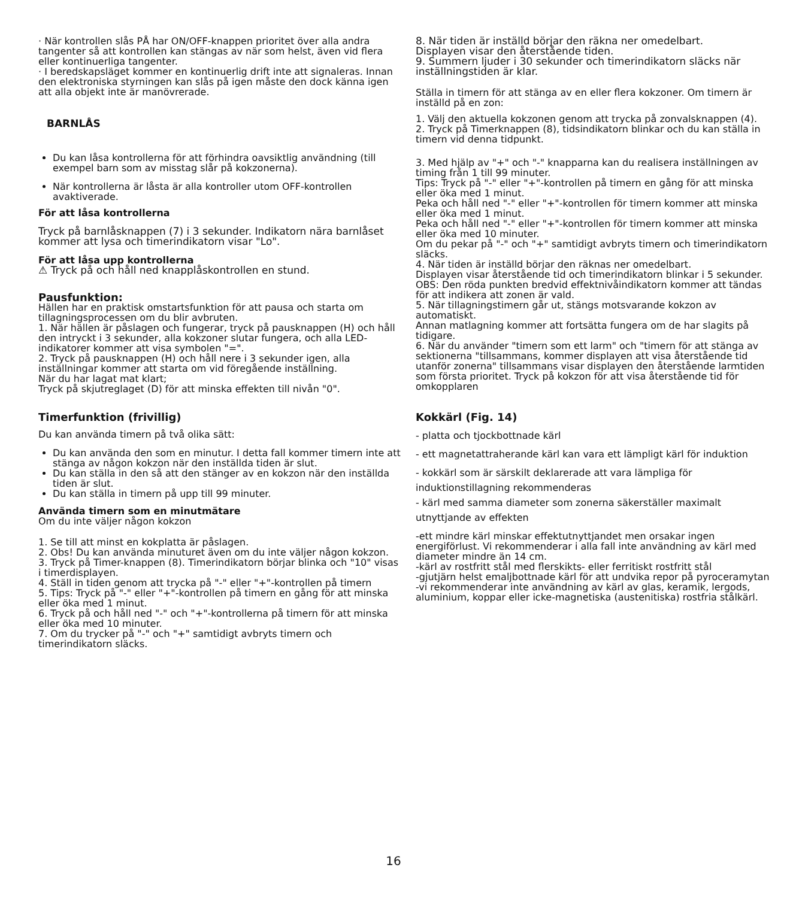· När kontrollen slås PÅ har ON/OFF-knappen prioritet över alla andra tangenter så att kontrollen kan stängas av när som helst, även vid flera eller kontinuerliga tangenter.
· I beredskapsläget kommer en kontinuerlig drift inte att signaleras. Innan den elektroniska styrningen kan slås på igen måste den dock känna igen att alla objekt inte är manövrerade.
BARNLÅS
Du kan låsa kontrollerna för att förhindra oavsiktlig användning (till exempel barn som av misstag slår på kokzonerna).
När kontrollerna är låsta är alla kontroller utom OFF-kontrollen avaktiverade.
För att låsa kontrollerna
Tryck på barnlåsknappen (7) i 3 sekunder. Indikatorn nära barnlåset kommer att lysa och timerindikatorn visar "Lo".
För att låsa upp kontrollerna
⚠ Tryck på och håll ned knapplåskontrollen en stund.
Pausfunktion:
Hällen har en praktisk omstartsfunktion för att pausa och starta om tillagningsprocessen om du blir avbruten.
1. När hällen är påslagen och fungerar, tryck på pausknappen (H) och håll den intryckt i 3 sekunder, alla kokzoner slutar fungera, och alla LED-indikatorer kommer att visa symbolen "=".
2. Tryck på pausknappen (H) och håll nere i 3 sekunder igen, alla inställningar kommer att starta om vid föregående inställning.
När du har lagat mat klart;
Tryck på skjutreglaget (D) för att minska effekten till nivån "0".
Timerfunktion (frivillig)
Du kan använda timern på två olika sätt:
Du kan använda den som en minutur. I detta fall kommer timern inte att stänga av någon kokzon när den inställda tiden är slut.
Du kan ställa in den så att den stänger av en kokzon när den inställda tiden är slut.
Du kan ställa in timern på upp till 99 minuter.
Använda timern som en minutmätare
Om du inte väljer någon kokzon
1. Se till att minst en kokplatta är påslagen.
2. Obs! Du kan använda minuturet även om du inte väljer någon kokzon.
3. Tryck på Timer-knappen (8). Timerindikatorn börjar blinka och "10" visas i timerdisplayen.
4. Ställ in tiden genom att trycka på "-" eller "+"-kontrollen på timern
5. Tips: Tryck på "-" eller "+"-kontrollen på timern en gång för att minska eller öka med 1 minut.
6. Tryck på och håll ned "-" och "+"-kontrollerna på timern för att minska eller öka med 10 minuter.
7. Om du trycker på "-" och "+" samtidigt avbryts timern och timerindikatorn släcks.
8. När tiden är inställd börjar den räkna ner omedelbart.
Displayen visar den återstående tiden.
9. Summern ljuder i 30 sekunder och timerindikatorn släcks när inställningstiden är klar.
Ställa in timern för att stänga av en eller flera kokzoner. Om timern är inställd på en zon:
1. Välj den aktuella kokzonen genom att trycka på zonvalsknappen (4).
2. Tryck på Timerknappen (8), tidsindikatorn blinkar och du kan ställa in timern vid denna tidpunkt.
3. Med hjälp av "+" och "-" knapparna kan du realisera inställningen av timing från 1 till 99 minuter.
Tips: Tryck på "-" eller "+"-kontrollen på timern en gång för att minska eller öka med 1 minut.
Peka och håll ned "-" eller "+"-kontrollen för timern kommer att minska eller öka med 1 minut.
Peka och håll ned "-" eller "+"-kontrollen för timern kommer att minska eller öka med 10 minuter.
Om du pekar på "-" och "+" samtidigt avbryts timern och timerindikatorn släcks.
4. När tiden är inställd börjar den räknas ner omedelbart.
Displayen visar återstående tid och timerindikatorn blinkar i 5 sekunder.
OBS: Den röda punkten bredvid effektnivåindikatorn kommer att tändas för att indikera att zonen är vald.
5. När tillagningstimern går ut, stängs motsvarande kokzon av automatiskt.
Annan matlagning kommer att fortsätta fungera om de har slagits på tidigare.
6. När du använder "timern som ett larm" och "timern för att stänga av sektionerna "tillsammans, kommer displayen att visa återstående tid utanför zonerna" tillsammans visar displayen den återstående larmtiden som första prioritet. Tryck på kokzon för att visa återstående tid för omkopplaren
Kokkärl (Fig. 14)
- platta och tjockbottnade kärl
- ett magnetattraherande kärl kan vara ett lämpligt kärl för induktion
- kokkärl som är särskilt deklarerade att vara lämpliga för
induktionstillagning rekommenderas
- kärl med samma diameter som zonerna säkerställer maximalt
utnyttjande av effekten
-ett mindre kärl minskar effektutnyttjandet men orsakar ingen energiförlust. Vi rekommenderar i alla fall inte användning av kärl med diameter mindre än 14 cm.
-kärl av rostfritt stål med flerskikts- eller ferritiskt rostfritt stål
-gjutjärn helst emaljbottnade kärl för att undvika repor på pyroceramytan
-vi rekommenderar inte användning av kärl av glas, keramik, lergods, aluminium, koppar eller icke-magnetiska (austenitiska) rostfria stålkärl.
16